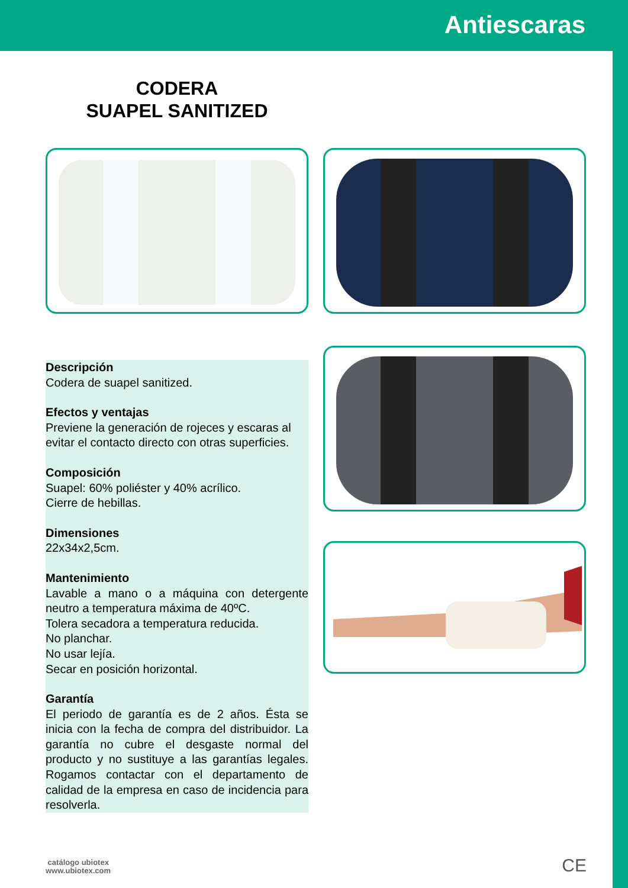Antiescaras
CODERA
SUAPEL SANITIZED
Descripción
Codera de suapel sanitized.
Efectos y ventajas
Previene la generación de rojeces y escaras al evitar el contacto directo con otras superficies.
Composición
Suapel: 60% poliéster y 40% acrílico.
Cierre de hebillas.
Dimensiones
22x34x2,5cm.
Mantenimiento
Lavable a mano o a máquina con detergente neutro a temperatura máxima de 40ºC.
Tolera secadora a temperatura reducida.
No planchar.
No usar lejía.
Secar en posición horizontal.
Garantía
El periodo de garantía es de 2 años. Ésta se inicia con la fecha de compra del distribuidor. La garantía no cubre el desgaste normal del producto y no sustituye a las garantías legales. Rogamos contactar con el departamento de calidad de la empresa en caso de incidencia para resolverla.
catálogo ubiotex
www.ubiotex.com
CE